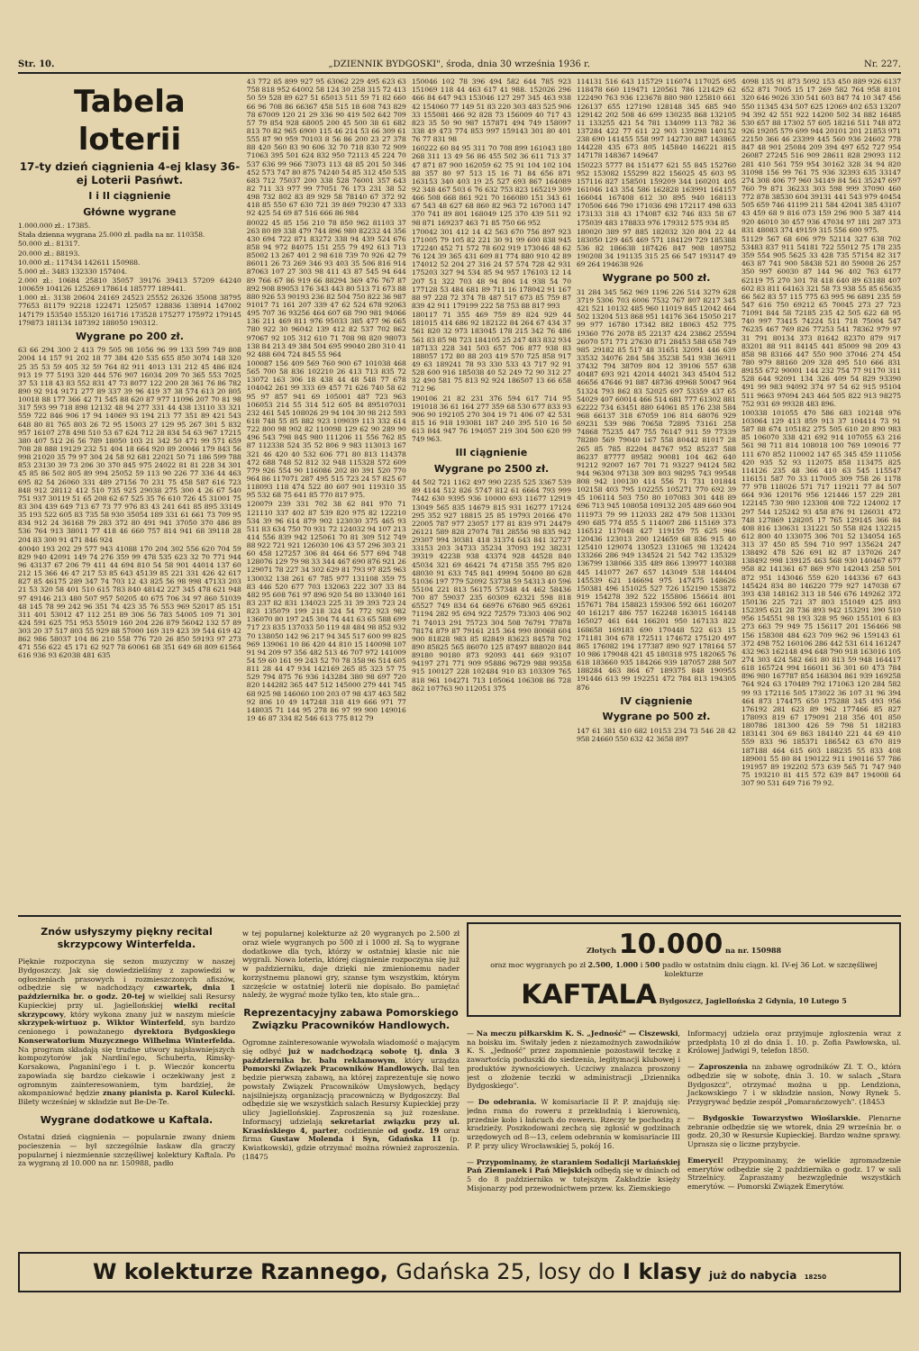Str. 10. „DZIENNIK BYDGOSKI", środa, dnia 30 września 1936 r. Nr. 227.
Tabela loterii
17-ty dzień ciągnienia 4-ej klasy 36-ej Loterii Pasńwt.
I i II ciągnienie
Główne wygrane
1.000.000 zł.: 17385.
Stała dzienna wygrana 25.000 zł. padła na nr. 110358.
50.000 zł.: 81317.
20.000 zł.: 88193.
10.000 zł.: 117434 142611 150988.
5.000 zł.: 3483 132330 157404.
2.000 zł.: 10684 25810 35057 39176 39413 57209 64240 100659 104126 125269 178614 185777 189441.
1.000 zł.: 3138 20604 24169 24523 25552 26326 35008 38795 77653 81179 92218 122471 125057 128836 138914 147002 147179 153540 155320 161716 173528 175277 175972 179145 179873 181134 187392 188050 190312.
Wygrane po 200 zł.
63 66 294 300 2 413 79 505 98 1056 96 99 133 599 749 808 2004 14 157 91 202 18 77 384 420 535 655 850 3074 148 320 25 35 53 59 405 32 59 764 82 911 4013 131 212 45 486 824 913 19 77 5193 320 444 576 907 16034 209 70 365 553 7025 37 53 118 43 83 552 831 47 73 8077 122 200 28 361 76 86 782 890 92 914 9171 277 89 337 39 96 419 37 38 574 613 20 805 10018 88 177 366 42 71 545 88 620 87 977 11096 207 70 81 98 317 593 99 718 898 12132 48 94 277 331 44 438 13110 33 321 559 722 846 906 17 94 14069 93 194 213 77 351 89 421 543 648 80 81 765 803 26 72 95 15003 27 129 95 267 301 5 832 957 16107 278 498 510 53 67 624 712 28 834 54 63 967 17215 380 407 512 26 56 789 18050 103 21 342 50 471 99 571 659 708 28 888 19129 232 51 404 18 664 920 89 20046 179 843 56 998 21020 35 79 97 304 24 58 92 681 22021 50 71 186 599 788 853 23130 39 73 206 30 370 845 975 24022 81 81 228 34 301 45 85 86 502 805 89 994 25052 59 113 90 226 77 336 44 463 695 82 54 26060 331 489 27156 70 231 75 458 587 616 723 848 912 28112 412 510 735 925 29038 275 300 4 26 67 540 751 937 30119 51 65 208 62 67 525 35 76 610 726 45 31001 75 83 304 439 649 713 67 73 77 976 83 43 241 641 85 895 33149 35 193 522 605 83 735 58 930 35054 189 331 61 661 73 709 95 834 912 24 36168 79 283 372 80 491 941 37050 370 486 89 536 764 913 38011 77 418 46 660 757 814 941 68 39118 28 204 83 300 91 471 846 924
40040 193 202 29 577 943 41088 170 204 302 556 620 704 59 829 940 42091 149 74 276 359 99 478 535 623 32 70 771 944 96 43137 67 206 79 411 44 694 810 54 58 901 44014 137 60 212 15 366 46 47 217 53 85 643 45139 85 221 331 426 42 617 827 85 46175 289 347 74 703 12 43 825 56 98 998 47133 203 21 53 320 58 401 510 615 783 840 48142 227 345 478 621 948 97 49146 213 480 507 957 50205 40 675 706 34 97 860 51039 48 145 78 99 242 96 351 74 423 35 76 553 969 52017 85 151 311 401 53012 47 112 251 89 306 56 783 54005 109 71 301 424 591 625 751 953 55019 160 204 226 879 56042 132 57 89 303 20 37 517 803 55 929 88 57000 169 319 423 39 544 619 42 862 986 58037 104 86 210 558 776 720 26 850 59193 97 273 471 556 622 45 171 62 927 78 60061 68 351 649 68 809 61564 616 936 93 62038 481 635
43 772 85 899 927 95 63062 229 495 623 63 758 818 952 64002 58 124 30 258 315 72 413 50 59 528 89 627 51 65013 511 59 71 82 660 66 96 708 86 66367 458 515 18 608 743 829 78 67009 120 21 29 336 90 419 502 642 709 57 79 854 928 68005 200 45 500 38 61 682 813 70 82 965 6900 115 46 214 53 66 309 61 555 87 90 959 70103 8 56 86 200 23 27 378 88 420 560 83 90 606 32 70 718 830 72 909 71063 395 501 624 832 950 72113 45 224 70 537 636 99 966 73073 113 48 85 201 50 346 452 573 747 80 875 74240 54 85 312 450 535 683 712 75037 200 338 528 76001 357 643 82 711 33 977 99 77051 76 173 231 38 52 498 732 802 83 89 929 58 78140 67 372 92 418 85 550 67 630 721 39 869 79230 47 333 92 425 54 69 87 516 666 86 984
80022 45 85 156 210 78 850 962 81103 37 263 80 89 338 479 744 896 980 82232 44 356 430 694 722 871 83272 338 94 439 524 676 858 94 972 84075 151 255 79 492 613 713 85002 13 267 401 2 98 618 739 70 926 42 79 86011 26 73 269 346 93 403 35 506 816 914 87063 107 27 303 98 411 43 87 545 94 644 89 766 67 86 919 66 88294 369 476 767 87 892 908 89053 176 343 443 80 513 71 673 88 880 926 53 90193 236 82 504 750 822 36 987 91017 71 161 207 339 47 62 524 678 92063 495 707 36 93256 464 607 68 790 981 94066 136 211 469 811 976 95033 385 477 96 665 780 922 30 96042 139 412 82 537 702 862 97067 92 105 312 610 71 708 98 820 98073 138 84 213 49 384 504 695 99040 280 310 41 92 488 604 724 845 55 964
100087 156 409 569 760 900 67 101038 468 565 700 58 836 102210 26 413 713 835 72 13072 163 306 18 438 44 48 548 77 678 104042 261 99 333 69 457 71 626 740 58 62 95 97 857 941 69 105001 487 723 963 106053 214 55 314 512 605 84 895107031 232 461 545 108026 29 94 104 30 98 212 593 618 748 55 85 882 923 109039 113 332 614 722 800 98 902 82 110098 129 62 90 289 90 496 543 798 845 980 111206 11 556 762 85 87 112338 524 35 52 806 9 983 113013 167 321 46 420 40 532 606 771 80 813 114378 472 688 748 52 812 32 948 115328 572 609 779 926 554 90 116086 202 80 391 520 770 964 86 117071 287 495 515 723 24 57 825 67 118093 118 474 522 80 607 901 119310 35 95 532 68 75 641 85 770 817 975.
120079 239 331 702 38 62 841 970 71 121110 337 402 87 539 820 975 82 122210 534 39 96 614 879 902 123030 375 465 93 511 83 634 750 70 931 72 124032 94 107 213 414 556 839 942 125061 70 81 309 512 749 88 922 721 921 126030 106 43 57 296 303 21 60 458 127257 306 84 464 66 577 694 748 128076 129 79 98 33 344 467 690 876 921 26 129071 78 227 34 302 629 81 793 97 825 963 130032 138 261 67 785 977 131108 359 75 83 446 520 677 703 132063 222 307 33 84 482 95 608 761 97 896 920 54 80 133040 161 83 237 82 831 134023 225 31 39 393 723 24 823 135079 199 218 324 54 772 923 982 136070 80 197 245 304 74 441 63 65 588 699 717 23 835 137033 50 119 48 484 98 852 932 70 138050 142 96 217 94 345 517 600 99 825 969 139061 10 86 420 44 810 15 140098 107 91 94 209 97 356 482 513 46 707 972 141009 54 59 60 161 99 243 52 70 78 358 96 514 605 811 28 44 47 934 142169 265 85 323 57 75 529 794 875 76 936 143284 380 98 697 720 820 144282 365 447 512 145000 279 441 745 68 925 98 146060 100 203 07 98 437 463 582 92 806 10 49 147248 318 419 666 971 77 148035 71 144 95 278 86 97 99 900 149016 19 46 87 334 82 546 613 775 812 79
150046 102 78 396 494 582 644 785 923 151069 118 44 463 617 41 988. 152026 296 466 84 647 943 153046 127 297 345 463 938 42 154060 77 149 51 83 220 303 483 525 906 33 155081 466 92 828 73 156009 40 717 43 823 35 50 90 987 157871 494 749 158097 338 49 473 774 853 997 159143 301 80 401 76 77 831 98
160222 60 84 95 311 70 708 899 161043 180 268 311 13 49 56 86 455 502 36 611 713 37 47 871 87 900 162059 62 75 91 104 102 104 88 357 80 97 513 15 16 71 84 656 871 163153 340 403 19 25 527 693 867 164089 92 348 467 503 6 76 632 753 823 165219 309 466 508 668 861 921 70 166080 151 343 61 67 543 48 627 68 860 82 963 72 167003 147 370 741 89 801 168049 125 370 439 511 92 98 871 169237 463 71 85 750 66 952
170042 301 412 14 42 563 670 756 897 923 171005 79 105 82 221 30 91 99 600 838 945 172240 452 71 572 78 602 919 173046 48 62 76 124 39 365 431 609 81 774 880 910 42 89 174012 52 204 27 316 24 57 574 728 42 931 175203 327 94 534 85 94 957 176103 12 14 207 51 322 703 48 94 804 14 938 54 70 177128 53 484 681 89 711 16 178042 91 167 88 97 228 72 374 78 487 517 673 85 759 87 839 42 911 179199 222 58 753 88 817 993
180117 71 355 469 759 89 824 929 44 181015 414 686 92 182122 84 264 67 434 37 561 820 32 973 183045 178 215 342 76 486 561 83 85 98 723 184105 25 247 483 832 934 187133 228 341 503 657 706 877 938 83 188057 172 80 88 203 419 570 725 858 917 49 63 189241 78 93 330 533 43 717 92 91 528 600 916 185038 40 52 249 72 90 312 27 32 490 581 75 813 92 924 186507 13 66 658 712 96
190106 21 82 231 376 594 617 714 95 191018 36 61 164 277 359 68 530 677 833 93 906 90 192105 270 304 19 71 406 07 42 531 815 16 918 193081 187 240 395 510 16 50 613 844 947 76 194057 219 304 500 620 99 749 963.
III ciągnienie
Wygrane po 2500 zł.
44 502 721 1162 497 990 2235 525 3367 539 89 4144 512 826 5747 812 61 6664 793 999 7442 630 9395 936 10000 693 11677 12919 13049 565 835 14679 815 931 16277 17124 295 352 927 18815 25 85 19793 20166 470 22005 787 977 23057 177 81 839 971 24479 26121 589 828 27074 781 28556 98 835 942 29307 994 30381 418 31374 643 841 32727 33153 203 34733 35234 37093 192 38231 39319 42238 938 43374 928 44528 840 45034 321 69 46421 74 47158 355 795 820 48030 91 633 745 841 49994 50400 80 628 51036 197 779 52092 53738 59 54313 40 596 55104 221 813 56175 57348 44 462 58436 700 87 59037 235 60309 62321 598 818 65527 749 834 64 66976 67680 965 69261 71194 282 95 694 922 72579 73303 406 902 71 74013 291 75723 304 508 76791 77878 78174 879 87 79161 215 364 990 80068 604 900 81828 983 85 82849 83623 84578 702 890 85825 565 86070 125 87497 888020 844 89180 90180 873 92093 441 669 93107 94197 271 771 909 95886 96729 988 99358 915 100127 228 102484 910 83 103309 765 818 961 104271 713 105064 106308 86 728 862 107763 90 112051 375
114131 516 643 115729 116074 117025 695 118478 660 119471 120561 786 121429 62 122490 763 936 123678 880 980 125810 661 126137 655 127190 128148 345 685 940 129142 202 508 46 699 130235 868 132105 11 133255 421 54 781 134099 113 782 36 137284 422 77 611 22 903 139298 140152 238 690 141455 558 997 142730 887 143865 144228 435 673 805 145840 146221 815 147178 148367 149647
150223 5777 84 151477 621 55 845 152760 952 153082 155299 822 156025 45 603 95 157116 827 158501 159209 344 160201 405 161046 143 354 586 162828 163991 164157 166044 167408 612 30 895 940 168113 170506 646 790 171036 498 172117 498 633 173133 318 43 174087 632 746 833 58 67 175039 483 178833 976 179312 575 934 85
180020 389 97 885 182032 320 804 22 44 183050 129 465 469 571 184129 729 185388 536 82 186638 187426 847 908 189752 190208 34 191135 315 25 66 547 193147 49 69 264 194638 926
Wygrane po 500 zł.
31 284 345 562 969 1196 226 514 3279 628 3719 5306 703 6006 7532 767 807 8217 345 421 521 10132 485 960 11019 845 12042 464 502 13204 513 868 951 14176 364 15050 217 99 977 16780 17342 882 18063 452 775 19360 776 2078 85 22137 424 23862 25594 26070 571 771 27630 871 28453 588 658 749 985 29182 85 517 48 31651 32091 446 639 33532 34076 284 584 35238 541 938 36911 37432 794 38709 804 12 39106 557 638 40487 693 921 42014 44021 343 45404 512 46656 47646 91 887 48736 49968 50047 964 51324 793 862 83 52025 697 53359 437 65 54029 407 60014 466 514 681 777 61302 881 62222 734 63451 880 64061 85 176 238 584 968 66137 318 67059 106 814 68076 929 69231 539 986 70658 72895 73161 258 74868 75235 447 755 76147 911 59 77339 78280 569 79040 167 558 80442 81017 28 265 85 785 82204 84767 952 85237 588 86237 87777 89582 90081 104 462 640 91212 92007 167 701 71 93227 94124 582 944 96304 97138 309 803 98295 743 99548 808 942 100130 414 556 71 731 101844 102158 403 795 102255 105271 770 692 39 45 106114 503 750 80 107083 301 448 89 696 713 945 108058 109132 205 489 660 904 111973 79 99 112033 282 479 508 113301 490 685 774 855 5 114007 286 115169 373 116512 117048 427 119159 75 625 966 120436 123013 200 124659 68 836 915 40 125410 129074 130523 131065 98 132424 133266 286 949 134524 21 542 742 135329 136799 138066 335 489 866 139977 140388 445 141077 267 657 143049 538 144404 145539 621 146694 975 147475 148626 150381 496 151025 527 726 152190 153872 919 154278 392 522 155806 156614 801 157671 784 158823 159306 592 661 160207 40 161217 486 757 162248 163015 164148 165027 461 644 166201 950 167133 822 168658 169183 690 170448 522 613 15 171181 304 678 172511 174672 175120 497 865 176082 194 177387 890 927 178164 57 10 986 179048 421 45 180318 975 182065 76 618 183660 935 184266 939 187057 288 507 188284 463 864 67 189375 848 190955 191446 613 99 192251 472 784 813 194305 876
IV ciągnienie
Wygrane po 500 zł.
147 61 381 410 682 10153 234 73 546 28 42 958 24660 550 632 42 3658 897
4098 135 91 873 5092 153 450 889 926 6137 652 871 7005 15 17 269 582 764 958 8101 320 646 9026 330 541 603 847 74 10 347 456 550 11345 434 507 625 12069 402 653 13207 94 392 42 551 922 14200 502 34 882 16485 530 657 88 17302 57 605 18216 511 748 872 926 19205 579 699 944 20101 201 21853 971 22150 366 46 23399 445 560 936 24602 778 847 48 901 25084 209 394 497 652 727 954 26087 27245 516 909 28611 828 29093 112 281 410 561 759 954 30162 328 34 94 820 31098 156 99 761 75 936 32393 635 33147 274 308 406 77 960 34149 84 561 35247 697 760 79 871 36233 303 598 999 37090 460 772 878 38530 604 39131 441 543 979 40454 505 659 746 41199 211 584 42041 385 43107 43 459 68 9 816 073 159 296 900 5 387 414 920 46010 30 457 936 47034 97 181 287 373 831 48083 374 49159 315 556 600 975.
51129 567 68 606 979 52114 327 638 702 53483 837 911 54181 722 55012 75 178 235 359 554 905 5625 33 428 735 57154 82 317 463 87 741 900 58438 521 80 59008 26 257 350 997 60030 87 144 96 402 763 6177 62119 75 270 301 78 418 640 89 63188 407 602 83 811 64163 321 58 73 938 55 85 65635 66 562 83 57 115 775 63 995 96 6891 235 59 547 616 750 69212 65 70045 273 27 723 71091 844 58 72185 235 42 505 622 68 95 740 997 73415 74224 511 718 75004 547 76235 467 769 826 77253 541 78362 979 97 31 791 80134 373 81642 82370 879 917 83201 88 911 84145 441 85009 98 209 43 858 98 83166 447 550 900 37046 274 454 780 979 88160 209 328 495 510 666 831 89155 672 90001 144 232 754 77 91170 311 528 644 92091 134 326 409 54 829 93390 491 99 983 94092 374 97 54 62 915 95104 511 9663 97094 243 464 505 822 913 98275 752 931 69 99328 483 896.
100338 101055 470 586 683 102148 976 103064 129 413 859 913 37 104414 73 91 587 88 674 105182 275 505 610 20 890 983 85 106070 338 421 692 914 107055 63 216 561 98 711 814 108018 100 769 109016 77 111 670 852 110002 147 65 345 459 111056 420 935 52 93 112075 858 113475 825 114126 235 48 366 410 63 545 115547 116151 587 70 33 117005 309 758 26 1178 77 978 118026 571 717 119211 77 84 507 664 936 120176 956 121446 157 229 281 122145 730 980 123308 408 722 124002 17 297 544 125242 93 458 876 91 126031 472 748 127869 128205 17 765 129145 366 84 408 816 130631 131221 50 558 824 132215 612 800 40 133075 306 701 52 134054 165 313 37 450 85 594 710 997 135624 247 138492 478 526 691 82 87 137026 247 138492 998 139125 463 568 930 140467 677 958 82 141361 67 869 970 142043 258 501 872 951 143046 559 620 144336 67 643 145424 834 80 146220 779 927 147038 67 393 438 148162 313 18 546 676 149262 372 150136 225 721 37 803 151049 425 893 152395 621 28 736 893 942 153291 390 510 956 154551 98 193 328 95 960 155101 6 83 273 663 79 949 75 156117 201 156466 98 156 158308 484 623 709 962 96 159143 61 372 498 752 160106 286 442 531 614 161247 432 963 162148 494 648 790 918 163016 105 274 303 424 582 661 80 813 59 948 164417 618 165724 994 166011 36 301 60 473 784 896 980 167787 854 168304 861 939 169258 764 924 63 170489 792 171063 120 284 582 99 93 172116 505 173022 36 107 31 96 394 464 873 174475 650 175288 345 493 956 176192 281 623 89 962 177466 85 827 178093 819 67 179091 218 356 401 850 180786 181300 426 59 798 51 182183 183141 304 69 863 184140 221 44 69 410 559 833 96 185371 186542 63 670 819 187188 464 615 603 188235 55 833 408 189001 55 80 84 190122 911 190116 57 786 191957 89 192202 573 639 565 71 747 940 75 193210 81 415 572 639 847 194008 64 307 90 531 649 716 79 92.
Znów usłyszymy piękny recital skrzypcowy Winterfelda.
Pięknie rozpoczyna się sezon muzyczny w naszej Bydgoszczy. Jak się dowiedzieliśmy z zapowiedzi w ogłoszeniach prasowych i rozmieszczonych afiszów, odbędzie się w nadchodzący czwartek, dnia 1 października br. o godz. 20-tej w wielkiej sali Resursy Kupieckiej przy ul. Jagiellońskiej wielki recital skrzypcowy, który wykona znany już w naszym mieście skrzypek-wirtuoz p. Wiktor Winterfeld, syn bardzo cenionego i poważanego dyrektora Bydgoskiego Konserwatorium Muzycznego Wilhelma Winterfelda. Na program składają się trudne utwory najsławniejszych kompozytorów jak Nardini'ego, Schuberta, Rimsky-Korsakowa, Paganini'ego i t. p. Wieczór koncertu zapowiada się bardzo ciekawie i oczekiwany jest z ogromnym zainteresowaniem, tym bardziej, że akompaniować będzie znany pianista p. Karol Kulecki. Bilety wcześniej w składzie nut Be-De-Te.
Wygrane dodatkowe u Kaftala.
Ostatni dzień ciągnienia — popularnie zwany dniem pocieszenia — był szczególnie łaskaw dla graczy popularnej i niezmiennie szczęśliwej kolektury Kaftala. Po za wygraną zł 10.000 na nr. 150988, padło
w tej popularnej kolekturze aż 20 wygranych po 2.500 zł oraz wiele wygranych po 500 zł i 1000 zł. Są to wygrane dodatkowe dla tych, którzy w ostatniej klasie nic nie wygrali. Nowa loteria, której ciągnienie rozpoczyna się już w październiku, daje dzięki nie zmienionemu nader korzystnemu planowi gry, szanse tym wszystkim, którym szczęście w ostatniej loterii nie dopisało. Bo pamiętać należy, że wygrać może tylko ten, kto stale gra...
Reprezentacyjny zabawa Pomorskiego Związku Pracowników Handlowych.
Ogromne zainteresowanie wywołała wiadomość o mającym się odbyć już w nadchodzącą sobotę tj. dnia 3 października br. balu reklamowym, który urządza Pomorski Związek Pracowników Handlowych. Bal ten będzie pierwszą zabawą, na której zaprezentuje się nowo powstały Związek Pracowników Umysłowych, będący najsilniejszą organizacją pracowniczą w Bydgoszczy. Bal odbędzie się we wszystkich salach Resursy Kupieckiej przy ulicy Jagiellońskiej. Zaproszenia są już rozesłane. Informacyj udzielają sekretariat związku przy ul. Krasińskiego 4, parter, codziennie od godz. 19 oraz firma Gustaw Molenda i Syn, Gdańska 11 (p. Kwiatkowski), gdzie otrzymać można również zaproszenia. (18475
Złotych 10.000 na nr. 150988
oraz moc wygranych po zł 2.500, 1.000 i 500 padło w ostatnim dniu ciągn. kl. IV-ej 36 Lot. w szczęśliwej kolekturze
KAFTALA Bydgoszcz, Jagiellońska 2 Gdynia, 10 Lutego 5
— Na meczu piłkarskim K. S. „Jedność" — Ciszewski, na boisku im. Świtały jeden z niezamożnych zawodników K. S. „Jedność" przez zapomnienie pozostawił teczkę z zawartością poduszki do siedzenia, legitymacji klubowej i produktów żywnościowych. Uczciwy znalazca proszony jest o złożenie teczki w administracji „Dziennika Bydgoskiego".
— Do odebrania. W komisariacie II P. P. znajdują się: jedna rama do roweru z przekładnią i kierownicą, przednie koło i łańcuch do roweru. Rzeczy te pochodzą z kradzieży. Poszkodowani zechcą się zgłosić w godzinach urzędowych od 8—13, celem odebrania w komisariacie III P. P. przy ulicy Wrocławskiej 5, pokój 16.
— Przypominamy, że staraniem Sodalicji Mariańskiej Pań Ziemianek i Pań Miejskich odbędą się w dniach od 5 do 8 października w tutejszym Zakładzie księży Misjonarzy pod przewodnictwem przew. ks. Ziemskiego
Informacyj udziela oraz przyjmuje zgłoszenia wraz z przedpłatą 10 zł do dnia 1. 10. p. Zofia Pawłowska, ul. Królowej Jadwigi 9, telefon 1850.
— Zaproszenia na zabawę ogrodników Zł. T. O., która odbędzie się w sobotę, dnia 3. 10. w salach „Stara Bydgoszcz", otrzymać można u pp. Lendziona, Jackowskiego 7 i w składzie nasion, Nowy Rynek 5. Przygrywać będzie zespół „Pomarańczowych". (18453
— Bydgoskie Towarzystwo Wioślarskie. Plenarne zebranie odbędzie się we wtorek, dnia 29 września br. o godz. 20,30 w Resursie Kupieckiej. Bardzo ważne sprawy. Uprasza się o liczne przybycie.
Emeryci! Przypominamy, że wielkie zgromadzenie emerytów odbędzie się 2 października o godz. 17 w sali Strzelnicy. Zapraszamy bezwzględnie wszystkich emerytów. — Pomorski Związek Emerytów.
W kolekturze Rzannego, Gdańska 25, losy do I klasy już do nabycia 18250